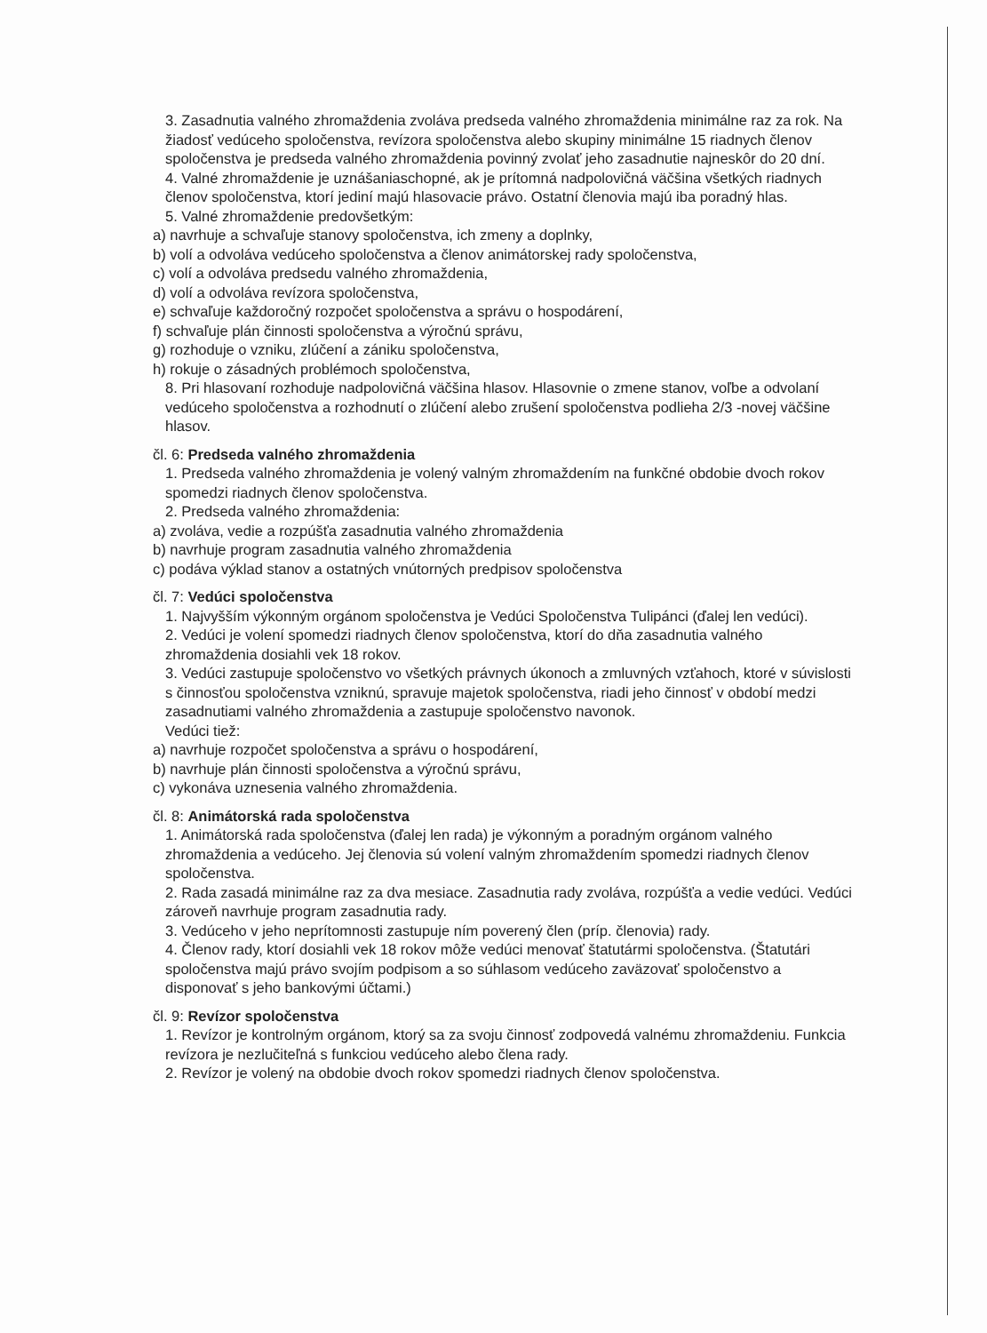3. Zasadnutia valného zhromaždenia zvoláva predseda valného zhromaždenia minimálne raz za rok. Na žiadosť vedúceho spoločenstva, revízora spoločenstva alebo skupiny minimálne 15 riadnych členov spoločenstva je predseda valného zhromaždenia povinný zvolať jeho zasadnutie najneskôr do 20 dní.
4. Valné zhromaždenie je uznášaniaschopné, ak je prítomná nadpolovičná väčšina všetkých riadnych členov spoločenstva, ktorí jediní majú hlasovacie právo. Ostatní členovia majú iba poradný hlas.
5. Valné zhromaždenie predovšetkým:
a) navrhuje a schvaľuje stanovy spoločenstva, ich zmeny a doplnky,
b) volí a odvoláva vedúceho spoločenstva a členov animátorskej rady spoločenstva,
c) volí a odvoláva predsedu valného zhromaždenia,
d) volí a odvoláva revízora spoločenstva,
e) schvaľuje každoročný rozpočet spoločenstva a správu o hospodárení,
f) schvaľuje plán činnosti spoločenstva a výročnú správu,
g) rozhoduje o vzniku, zlúčení a zániku spoločenstva,
h) rokuje o zásadných problémoch spoločenstva,
8. Pri hlasovaní rozhoduje nadpolovičná väčšina hlasov. Hlasovnie o zmene stanov, voľbe a odvolaní vedúceho spoločenstva a rozhodnutí o zlúčení alebo zrušení spoločenstva podlieha 2/3 -novej väčšine hlasov.
čl. 6: Predseda valného zhromaždenia
1. Predseda valného zhromaždenia je volený valným zhromaždením na funkčné obdobie dvoch rokov spomedzi riadnych členov spoločenstva.
2. Predseda valného zhromaždenia:
a) zvoláva, vedie a rozpúšťa zasadnutia valného zhromaždenia
b) navrhuje program zasadnutia valného zhromaždenia
c) podáva výklad stanov a ostatných vnútorných predpisov spoločenstva
čl. 7: Vedúci spoločenstva
1. Najvyšším výkonným orgánom spoločenstva je Vedúci Spoločenstva Tulipánci (ďalej len vedúci).
2. Vedúci je volení spomedzi riadnych členov spoločenstva, ktorí do dňa zasadnutia valného zhromaždenia dosiahli vek 18 rokov.
3. Vedúci zastupuje spoločenstvo vo všetkých právnych úkonoch a zmluvných vzťahoch, ktoré v súvislosti s činnosťou spoločenstva vzniknú, spravuje majetok spoločenstva, riadi jeho činnosť v období medzi zasadnutiami valného zhromaždenia a zastupuje spoločenstvo navonok.
Vedúci tiež:
a) navrhuje rozpočet spoločenstva a správu o hospodárení,
b) navrhuje plán činnosti spoločenstva a výročnú správu,
c) vykonáva uznesenia valného zhromaždenia.
čl. 8: Animátorská rada spoločenstva
1. Animátorská rada spoločenstva (ďalej len rada) je výkonným a poradným orgánom valného zhromaždenia a vedúceho. Jej členovia sú volení valným zhromaždením spomedzi riadnych členov spoločenstva.
2. Rada zasadá minimálne raz za dva mesiace. Zasadnutia rady zvoláva, rozpúšťa a vedie vedúci. Vedúci zároveň navrhuje program zasadnutia rady.
3. Vedúceho v jeho neprítomnosti zastupuje ním poverený člen (príp. členovia) rady.
4. Členov rady, ktorí dosiahli vek 18 rokov môže vedúci menovať štatutármi spoločenstva. (Štatutári spoločenstva majú právo svojím podpisom a so súhlasom vedúceho zaväzovať spoločenstvo a disponovať s jeho bankovými účtami.)
čl. 9: Revízor spoločenstva
1. Revízor je kontrolným orgánom, ktorý sa za svoju činnosť zodpovedá valnému zhromaždeniu. Funkcia revízora je nezlučiteľná s funkciou vedúceho alebo člena rady.
2. Revízor je volený na obdobie dvoch rokov spomedzi riadnych členov spoločenstva.